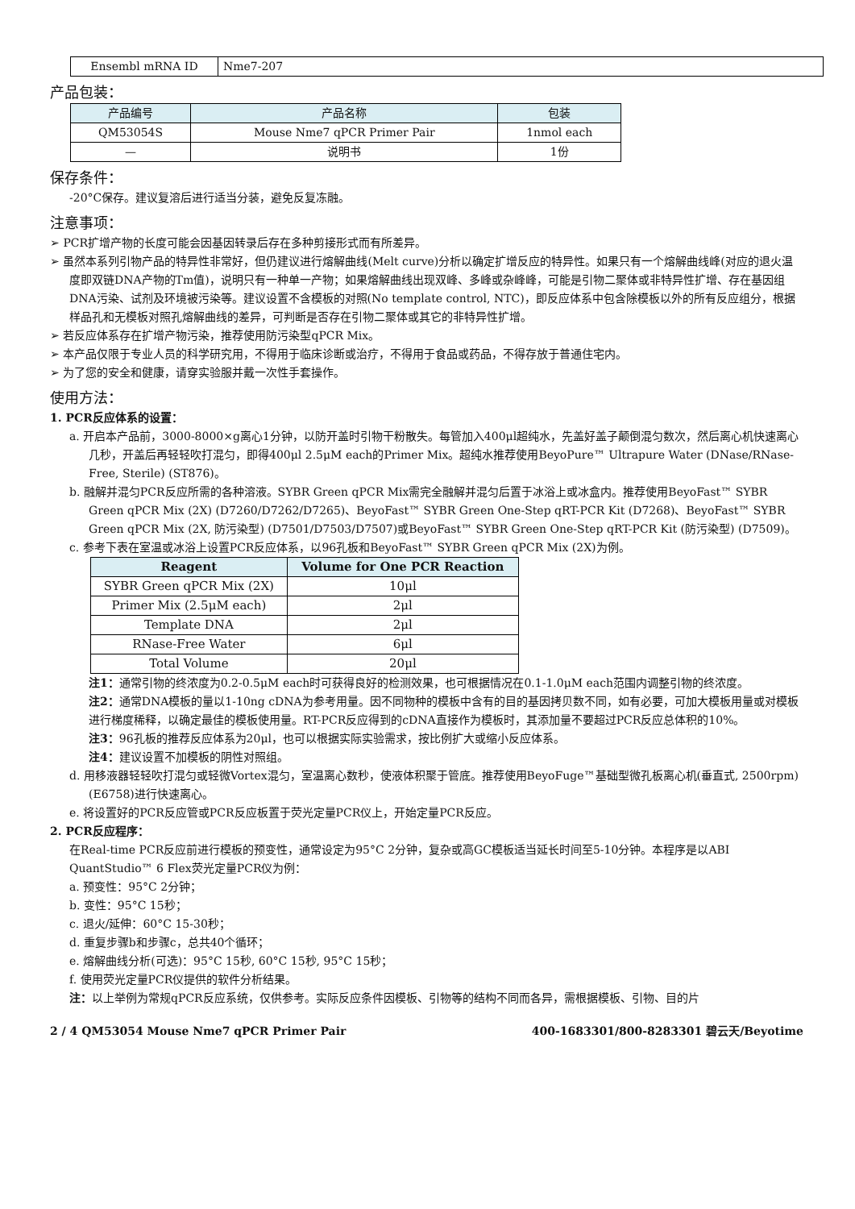| Ensembl mRNA ID | Nme7-207 |
产品包装：
| 产品编号 | 产品名称 | 包装 |
| --- | --- | --- |
| QM53054S | Mouse Nme7 qPCR Primer Pair | 1nmol each |
| — | 说明书 | 1份 |
保存条件：
-20°C保存。建议复溶后进行适当分装，避免反复冻融。
注意事项：
➢ PCR扩增产物的长度可能会因基因转录后存在多种剪接形式而有所差异。
➢ 虽然本系列引物产品的特异性非常好，但仍建议进行熔解曲线(Melt curve)分析以确定扩增反应的特异性。如果只有一个熔解曲线峰(对应的退火温度即双链DNA产物的Tm值)，说明只有一种单一产物；如果熔解曲线出现双峰、多峰或杂峰峰，可能是引物二聚体或非特异性扩增、存在基因组DNA污染、试剂及环境被污染等。建议设置不含模板的对照(No template control, NTC)，即反应体系中包含除模板以外的所有反应组分，根据样品孔和无模板对照孔熔解曲线的差异，可判断是否存在引物二聚体或其它的非特异性扩增。
➢ 若反应体系存在扩增产物污染，推荐使用防污染型qPCR Mix。
➢ 本产品仅限于专业人员的科学研究用，不得用于临床诊断或治疗，不得用于食品或药品，不得存放于普通住宅内。
➢ 为了您的安全和健康，请穿实验服并戴一次性手套操作。
使用方法：
1. PCR反应体系的设置：
a. 开启本产品前，3000-8000×g离心1分钟，以防开盖时引物干粉散失。每管加入400μl超纯水，先盖好盖子颠倒混匀数次，然后离心机快速离心几秒，开盖后再轻轻吹打混匀，即得400μl 2.5μM each的Primer Mix。超纯水推荐使用BeyoPure™ Ultrapure Water (DNase/RNase-Free, Sterile) (ST876)。
b. 融解并混匀PCR反应所需的各种溶液。SYBR Green qPCR Mix需完全融解并混匀后置于冰浴上或冰盒内。推荐使用BeyoFast™ SYBR Green qPCR Mix (2X) (D7260/D7262/D7265)、BeyoFast™ SYBR Green One-Step qRT-PCR Kit (D7268)、BeyoFast™ SYBR Green qPCR Mix (2X, 防污染型) (D7501/D7503/D7507)或BeyoFast™ SYBR Green One-Step qRT-PCR Kit (防污染型) (D7509)。
c. 参考下表在室温或冰浴上设置PCR反应体系，以96孔板和BeyoFast™ SYBR Green qPCR Mix (2X)为例。
| Reagent | Volume for One PCR Reaction |
| --- | --- |
| SYBR Green qPCR Mix (2X) | 10μl |
| Primer Mix (2.5μM each) | 2μl |
| Template DNA | 2μl |
| RNase-Free Water | 6μl |
| Total Volume | 20μl |
注1：通常引物的终浓度为0.2-0.5μM each时可获得良好的检测效果，也可根据情况在0.1-1.0μM each范围内调整引物的终浓度。
注2：通常DNA模板的量以1-10ng cDNA为参考用量。因不同物种的模板中含有的目的基因拷贝数不同，如有必要，可加大模板用量或对模板进行梯度稀释，以确定最佳的模板使用量。RT-PCR反应得到的cDNA直接作为模板时，其添加量不要超过PCR反应总体积的10%。
注3：96孔板的推荐反应体系为20μl，也可以根据实际实验需求，按比例扩大或缩小反应体系。
注4：建议设置不加模板的阴性对照组。
d. 用移液器轻轻吹打混匀或轻微Vortex混匀，室温离心数秒，使液体积聚于管底。推荐使用BeyoFuge™基础型微孔板离心机(垂直式, 2500rpm) (E6758)进行快速离心。
e. 将设置好的PCR反应管或PCR反应板置于荧光定量PCR仪上，开始定量PCR反应。
2. PCR反应程序：
在Real-time PCR反应前进行模板的预变性，通常设定为95°C 2分钟，复杂或高GC模板适当延长时间至5-10分钟。本程序是以ABI QuantStudio™ 6 Flex荧光定量PCR仪为例：
a. 预变性：95°C 2分钟；
b. 变性：95°C 15秒；
c. 退火/延伸：60°C 15-30秒；
d. 重复步骤b和步骤c，总共40个循环；
e. 熔解曲线分析(可选)：95°C 15秒, 60°C 15秒, 95°C 15秒；
f. 使用荧光定量PCR仪提供的软件分析结果。
注：以上举例为常规qPCR反应系统，仅供参考。实际反应条件因模板、引物等的结构不同而各异，需根据模板、引物、目的片
2 / 4 QM53054 Mouse Nme7 qPCR Primer Pair 400-1683301/800-8283301 碧云天/Beyotime